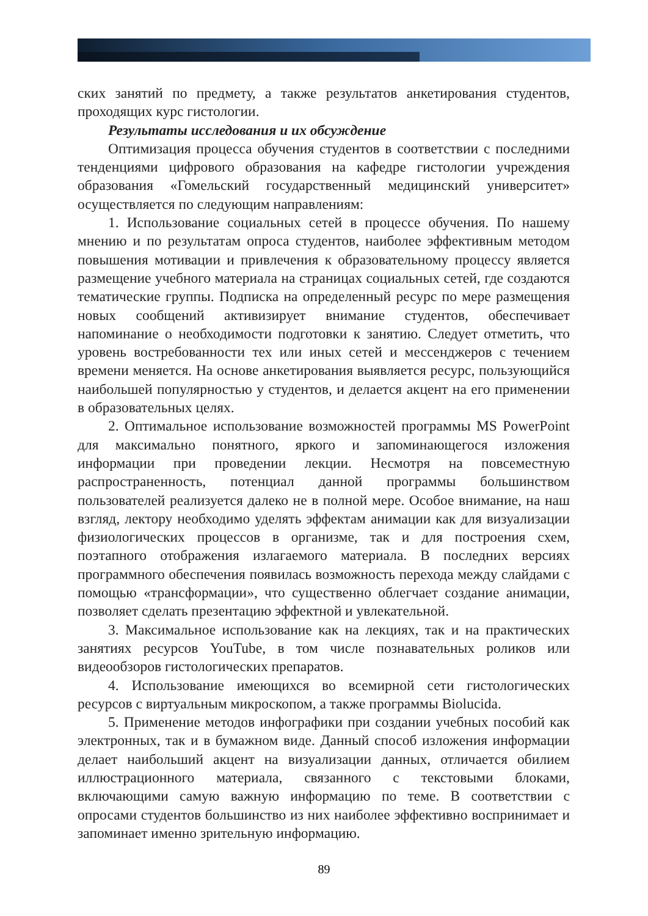ских занятий по предмету, а также результатов анкетирования студентов, проходящих курс гистологии.
Результаты исследования и их обсуждение
Оптимизация процесса обучения студентов в соответствии с последними тенденциями цифрового образования на кафедре гистологии учреждения образования «Гомельский государственный медицинский университет» осуществляется по следующим направлениям:
1. Использование социальных сетей в процессе обучения. По нашему мнению и по результатам опроса студентов, наиболее эффективным методом повышения мотивации и привлечения к образовательному процессу является размещение учебного материала на страницах социальных сетей, где создаются тематические группы. Подписка на определенный ресурс по мере размещения новых сообщений активизирует внимание студентов, обеспечивает напоминание о необходимости подготовки к занятию. Следует отметить, что уровень востребованности тех или иных сетей и мессенджеров с течением времени меняется. На основе анкетирования выявляется ресурс, пользующийся наибольшей популярностью у студентов, и делается акцент на его применении в образовательных целях.
2. Оптимальное использование возможностей программы MS PowerPoint для максимально понятного, яркого и запоминающегося изложения информации при проведении лекции. Несмотря на повсеместную распространенность, потенциал данной программы большинством пользователей реализуется далеко не в полной мере. Особое внимание, на наш взгляд, лектору необходимо уделять эффектам анимации как для визуализации физиологических процессов в организме, так и для построения схем, поэтапного отображения излагаемого материала. В последних версиях программного обеспечения появилась возможность перехода между слайдами с помощью «трансформации», что существенно облегчает создание анимации, позволяет сделать презентацию эффектной и увлекательной.
3. Максимальное использование как на лекциях, так и на практических занятиях ресурсов YouTube, в том числе познавательных роликов или видеообзоров гистологических препаратов.
4. Использование имеющихся во всемирной сети гистологических ресурсов с виртуальным микроскопом, а также программы Biolucida.
5. Применение методов инфографики при создании учебных пособий как электронных, так и в бумажном виде. Данный способ изложения информации делает наибольший акцент на визуализации данных, отличается обилием иллюстрационного материала, связанного с текстовыми блоками, включающими самую важную информацию по теме. В соответствии с опросами студентов большинство из них наиболее эффективно воспринимает и запоминает именно зрительную информацию.
89